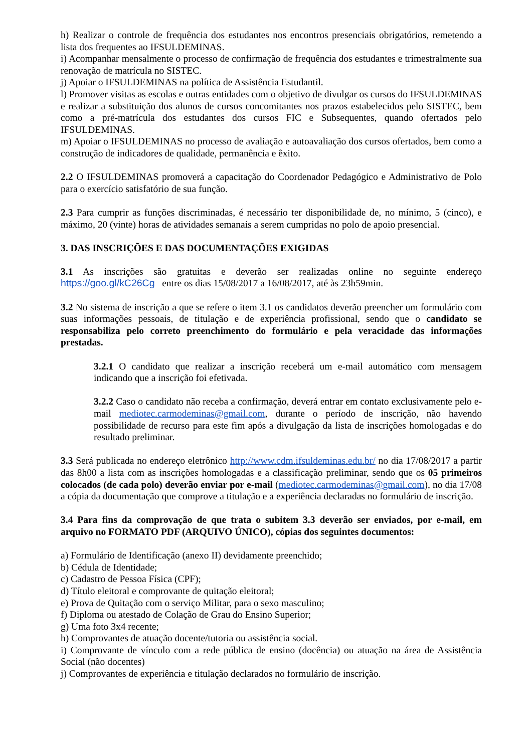h) Realizar o controle de frequência dos estudantes nos encontros presenciais obrigatórios, remetendo a lista dos frequentes ao IFSULDEMINAS.
i) Acompanhar mensalmente o processo de confirmação de frequência dos estudantes e trimestralmente sua renovação de matrícula no SISTEC.
j) Apoiar o IFSULDEMINAS na política de Assistência Estudantil.
l) Promover visitas as escolas e outras entidades com o objetivo de divulgar os cursos do IFSULDEMINAS e realizar a substituição dos alunos de cursos concomitantes nos prazos estabelecidos pelo SISTEC, bem como a pré-matrícula dos estudantes dos cursos FIC e Subsequentes, quando ofertados pelo IFSULDEMINAS.
m) Apoiar o IFSULDEMINAS no processo de avaliação e autoavaliação dos cursos ofertados, bem como a construção de indicadores de qualidade, permanência e êxito.
2.2 O IFSULDEMINAS promoverá a capacitação do Coordenador Pedagógico e Administrativo de Polo para o exercício satisfatório de sua função.
2.3 Para cumprir as funções discriminadas, é necessário ter disponibilidade de, no mínimo, 5 (cinco), e máximo, 20 (vinte) horas de atividades semanais a serem cumpridas no polo de apoio presencial.
3. DAS INSCRIÇÕES E DAS DOCUMENTAÇÕES EXIGIDAS
3.1 As inscrições são gratuitas e deverão ser realizadas online no seguinte endereço https://goo.gl/kC26Cg entre os dias 15/08/2017 a 16/08/2017, até às 23h59min.
3.2 No sistema de inscrição a que se refere o item 3.1 os candidatos deverão preencher um formulário com suas informações pessoais, de titulação e de experiência profissional, sendo que o candidato se responsabiliza pelo correto preenchimento do formulário e pela veracidade das informações prestadas.
3.2.1 O candidato que realizar a inscrição receberá um e-mail automático com mensagem indicando que a inscrição foi efetivada.
3.2.2 Caso o candidato não receba a confirmação, deverá entrar em contato exclusivamente pelo e-mail mediotec.carmodeminas@gmail.com, durante o período de inscrição, não havendo possibilidade de recurso para este fim após a divulgação da lista de inscrições homologadas e do resultado preliminar.
3.3 Será publicada no endereço eletrônico http://www.cdm.ifsuldeminas.edu.br/ no dia 17/08/2017 a partir das 8h00 a lista com as inscrições homologadas e a classificação preliminar, sendo que os 05 primeiros colocados (de cada polo) deverão enviar por e-mail (mediotec.carmodeminas@gmail.com), no dia 17/08 a cópia da documentação que comprove a titulação e a experiência declaradas no formulário de inscrição.
3.4 Para fins da comprovação de que trata o subitem 3.3 deverão ser enviados, por e-mail, em arquivo no FORMATO PDF (ARQUIVO ÚNICO), cópias dos seguintes documentos:
a) Formulário de Identificação (anexo II) devidamente preenchido;
b) Cédula de Identidade;
c) Cadastro de Pessoa Física (CPF);
d) Título eleitoral e comprovante de quitação eleitoral;
e) Prova de Quitação com o serviço Militar, para o sexo masculino;
f) Diploma ou atestado de Colação de Grau do Ensino Superior;
g) Uma foto 3x4 recente;
h) Comprovantes de atuação docente/tutoria ou assistência social.
i) Comprovante de vínculo com a rede pública de ensino (docência) ou atuação na área de Assistência Social (não docentes)
j) Comprovantes de experiência e titulação declarados no formulário de inscrição.